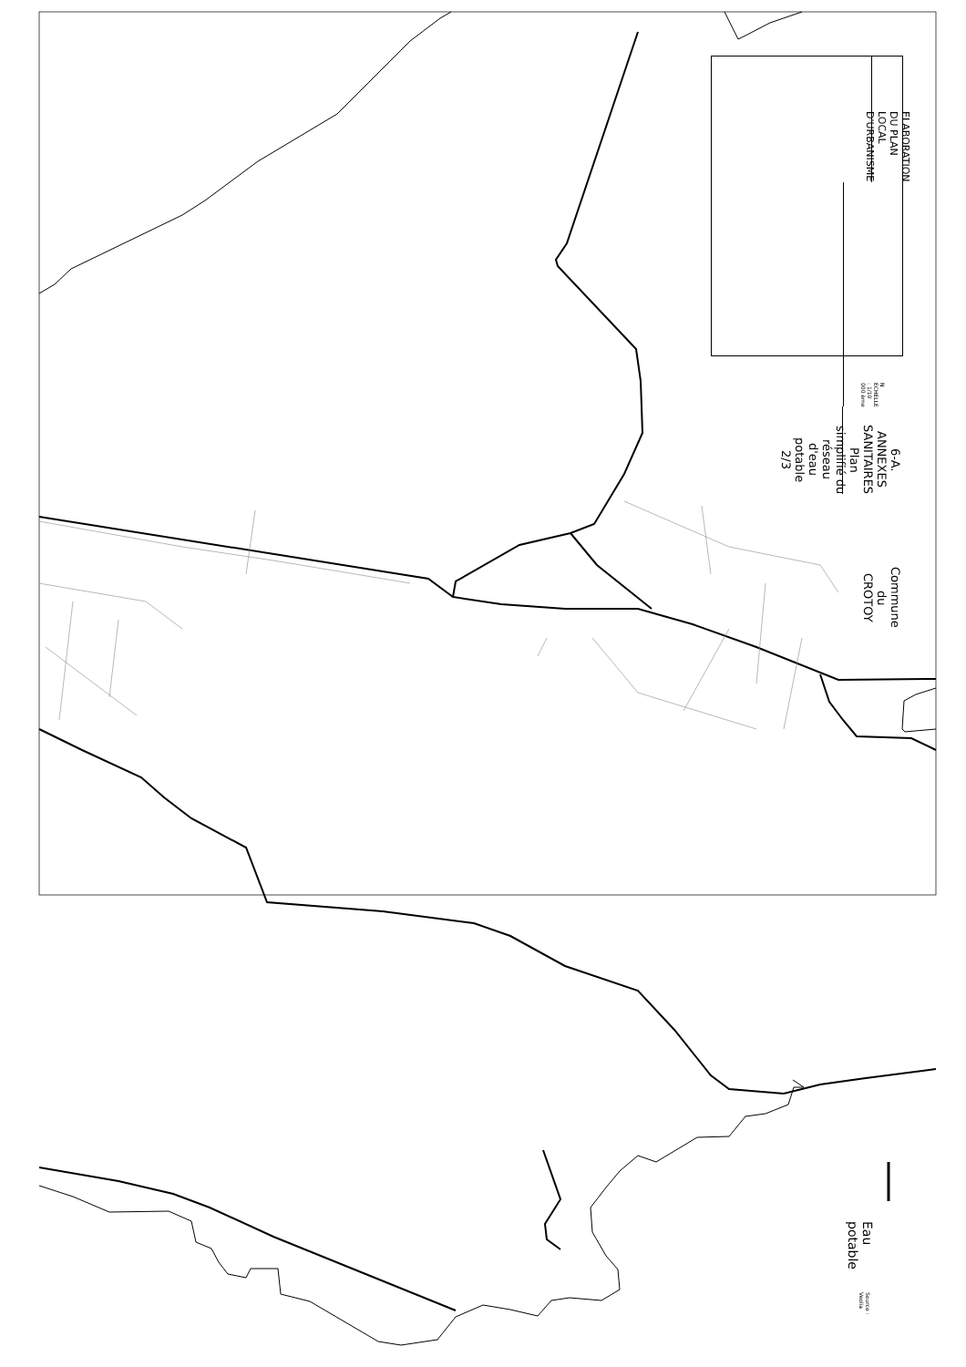ELABORATION DU PLAN LOCAL D'URBANISME
N ECHELLE : 1/10 000 ème
6-A. ANNEXES SANITAIRES
Plan simplifié du réseau d'eau potable
2/3
Commune du CROTOY
Eau potable
Source : Veolia